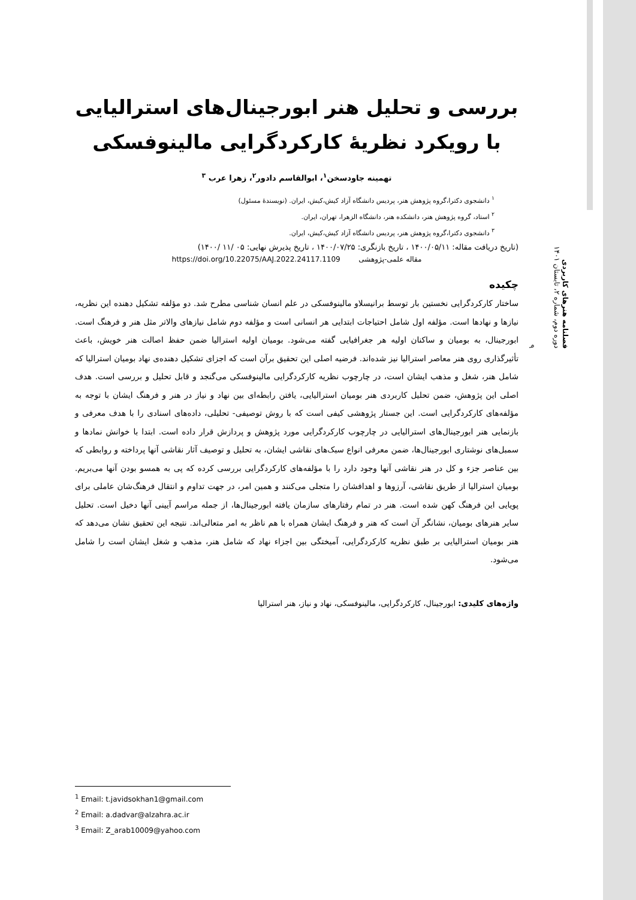بررسی و تحلیل هنر ابورجینال‌های استرالیایی با رویکرد نظریهٔ کارکردگرایی مالینوفسکی
تهمینه جاودسخن<sup>۱</sup>، ابوالقاسم دادور<sup>۲</sup>، زهرا عرب <sup>۳</sup>
<sup>۱</sup> دانشجوی دکترا،گروه پژوهش هنر، پردیس دانشگاه آزاد کیش،کیش، ایران. (نویسندهٔ مسئول)
<sup>۲</sup> استاد، گروه پژوهش هنر، دانشکده هنر، دانشگاه الزهرا، تهران، ایران.
<sup>۳</sup> دانشجوی دکترا،گروه پژوهش هنر، پردیس دانشگاه آزاد کیش،کیش، ایران.
(تاریخ دریافت مقاله: ۱۴۰۰/۰۵/۱۱ ، تاریخ بازنگری: ۱۴۰۰/۰۷/۲۵ ، تاریخ پذیرش نهایی: ۰۵ /۱۱ /۱۴۰۰)
مقاله علمی-پژوهشی https://doi.org/10.22075/AAJ.2022.24117.1109
چکیده
ساختار کارکردگرایی نخستین بار توسط برانیسلاو مالینوفسکی در علم انسان شناسی مطرح شد. دو مؤلفه تشکیل دهنده این نظریه، نیازها و نهادها است. مؤلفه اول شامل احتیاجات ابتدایی هر انسانی است و مؤلفه دوم شامل نیازهای والاتر مثل هنر و فرهنگ است. ابورجینال، به بومیان و ساکنان اولیه هر جغرافیایی گفته می‌شود. بومیان اولیه استرالیا ضمن حفظ اصالت هنر خویش، باعث تأثیرگذاری روی هنر معاصر استرالیا نیز شده‌اند. فرضیه اصلی این تحقیق برآن است که اجزای تشکیل دهنده‌ی نهاد بومیان استرالیا که شامل هنر، شغل و مذهب ایشان است، در چارچوب نظریه کارکردگرایی مالینوفسکی می‌گنجد و قابل تحلیل و بررسی است. هدف اصلی این پژوهش، ضمن تحلیل کاربردی هنر بومیان استرالیایی، یافتن رابطه‌ای بین نهاد و نیاز در هنر و فرهنگ ایشان با توجه به مؤلفه‌های کارکردگرایی است. این جستار پژوهشی کیفی است که با روش توصیفی- تحلیلی، داده‌های اسنادی را با هدف معرفی و بازنمایی هنر ابورجینال‌های استرالیایی در چارچوب کارکردگرایی مورد پژوهش و پردازش قرار داده است. ابتدا با خوانش نمادها و سمبل‌های نوشتاری ابورجینال‌ها، ضمن معرفی انواع سبک‌های نقاشی ایشان، به تحلیل و توصیف آثار نقاشی آنها پرداخته و روابطی که بین عناصر جزء و کل در هنر نقاشی آنها وجود دارد را با مؤلفه‌های کارکردگرایی بررسی کرده که پی به همسو بودن آنها می‌بریم. بومیان استرالیا از طریق نقاشی، آرزوها و اهدافشان را متجلی می‌کنند و همین امر، در جهت تداوم و انتقال فرهنگ‌شان عاملی برای پویایی این فرهنگ کهن شده است. هنر در تمام رفتارهای سازمان یافته ابورجینال‌ها، از جمله مراسم آیینی آنها دخیل است. تحلیل سایر هنرهای بومیان، نشانگر آن است که هنر و فرهنگ ایشان همراه با هم ناظر به امر متعالی‌اند. نتیجه این تحقیق نشان می‌دهد که هنر بومیان استرالیایی بر طبق نظریه کارکردگرایی، آمیختگی بین اجزاء نهاد که شامل هنر، مذهب و شغل ایشان است را شامل می‌شود.
واژه‌های کلیدی: ابورجینال، کارکردگرایی، مالینوفسکی، نهاد و نیاز، هنر استرالیا
فصلنامه هنرهای کاربردی
دوره دوم، شماره ۲، تابستان ۱۴۰۱
۹
<sup>1</sup> Email: t.javidsokhan1@gmail.com
<sup>2</sup> Email: a.dadvar@alzahra.ac.ir
<sup>3</sup> Email: Z_arab10009@yahoo.com